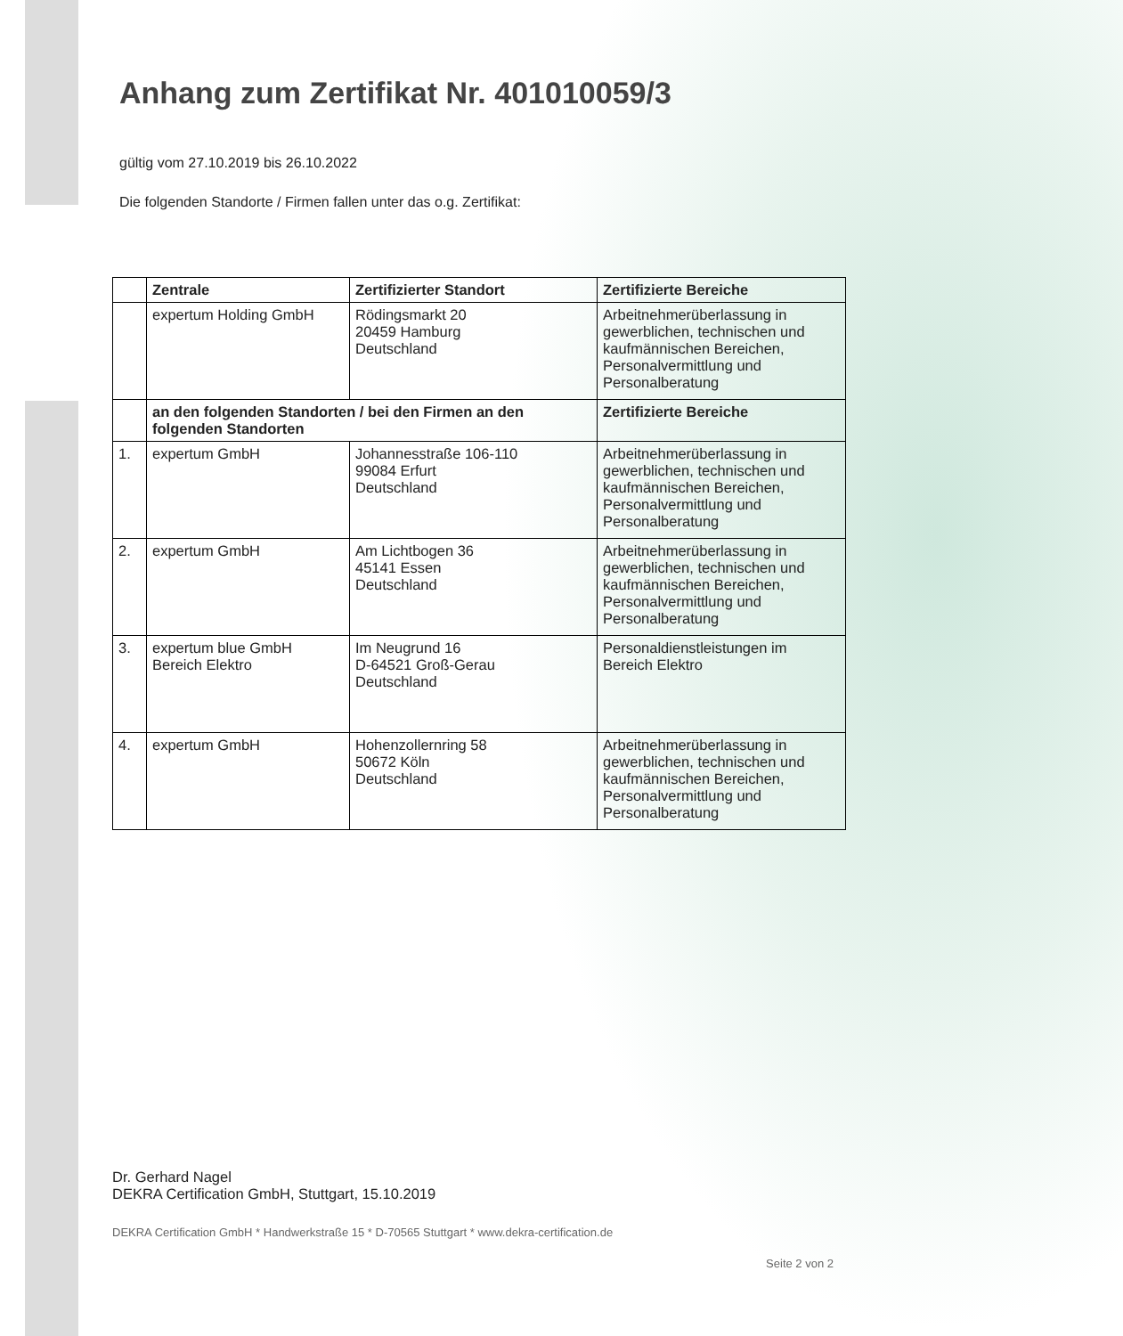Anhang zum Zertifikat Nr. 401010059/3
gültig vom 27.10.2019 bis 26.10.2022
Die folgenden Standorte / Firmen fallen unter das o.g. Zertifikat:
| | Zentrale | Zertifizierter Standort | Zertifizierte Bereiche |
| --- | --- | --- | --- |
| | expertum Holding GmbH | Rödingsmarkt 20 20459 Hamburg Deutschland | Arbeitnehmerüberlassung in gewerblichen, technischen und kaufmännischen Bereichen, Personalvermittlung und Personalberatung |
| | an den folgenden Standorten / bei den Firmen an den folgenden Standorten | | Zertifizierte Bereiche |
| 1. | expertum GmbH | Johannesstraße 106-110 99084 Erfurt Deutschland | Arbeitnehmerüberlassung in gewerblichen, technischen und kaufmännischen Bereichen, Personalvermittlung und Personalberatung |
| 2. | expertum GmbH | Am Lichtbogen 36 45141 Essen Deutschland | Arbeitnehmerüberlassung in gewerblichen, technischen und kaufmännischen Bereichen, Personalvermittlung und Personalberatung |
| 3. | expertum blue GmbH Bereich Elektro | Im Neugrund 16 D-64521 Groß-Gerau Deutschland | Personaldienstleistungen im Bereich Elektro |
| 4. | expertum GmbH | Hohenzollernring 58 50672 Köln Deutschland | Arbeitnehmerüberlassung in gewerblichen, technischen und kaufmännischen Bereichen, Personalvermittlung und Personalberatung |
Dr. Gerhard Nagel
DEKRA Certification GmbH, Stuttgart, 15.10.2019
DEKRA Certification GmbH * Handwerkstraße 15 * D-70565 Stuttgart * www.dekra-certification.de
Seite 2 von 2